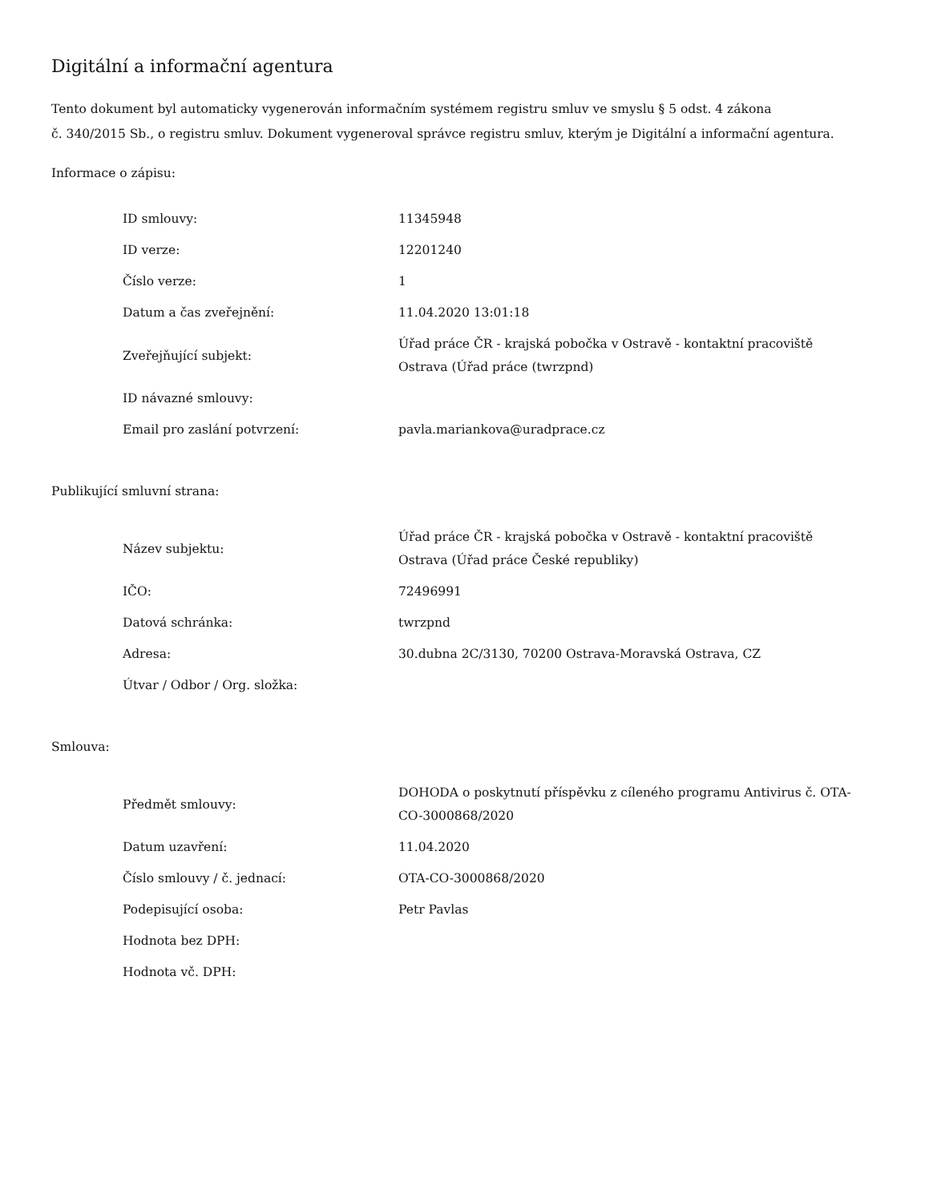Digitální a informační agentura
Tento dokument byl automaticky vygenerován informačním systémem registru smluv ve smyslu § 5 odst. 4 zákona
č. 340/2015 Sb., o registru smluv. Dokument vygeneroval správce registru smluv, kterým je Digitální a informační agentura.
Informace o zápisu:
| ID smlouvy: | 11345948 |
| ID verze: | 12201240 |
| Číslo verze: | 1 |
| Datum a čas zveřejnění: | 11.04.2020 13:01:18 |
| Zveřejňující subjekt: | Úřad práce ČR - krajská pobočka v Ostravě - kontaktní pracoviště Ostrava (Úřad práce (twrzpnd) |
| ID návazné smlouvy: | |
| Email pro zaslání potvrzení: | pavla.mariankova@uradprace.cz |
Publikující smluvní strana:
| Název subjektu: | Úřad práce ČR - krajská pobočka v Ostravě - kontaktní pracoviště Ostrava (Úřad práce České republiky) |
| IČO: | 72496991 |
| Datová schránka: | twrzpnd |
| Adresa: | 30.dubna 2C/3130, 70200 Ostrava-Moravská Ostrava, CZ |
| Útvar / Odbor / Org. složka: | |
Smlouva:
| Předmět smlouvy: | DOHODA o poskytnutí příspěvku z cíleného programu Antivirus č. OTA-CO-3000868/2020 |
| Datum uzavření: | 11.04.2020 |
| Číslo smlouvy / č. jednací: | OTA-CO-3000868/2020 |
| Podepisující osoba: | Petr Pavlas |
| Hodnota bez DPH: | |
| Hodnota vč. DPH: | |